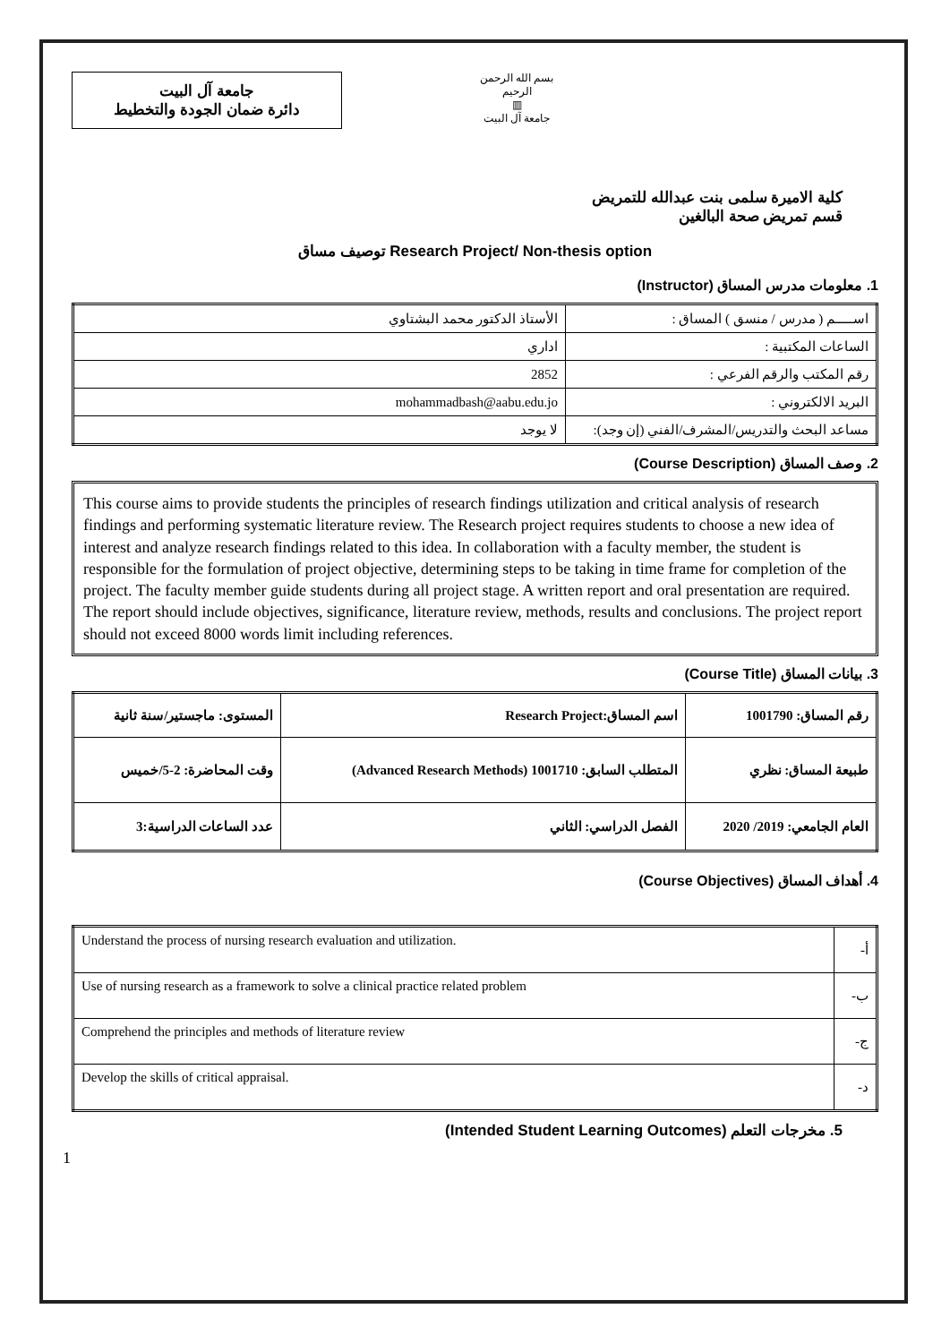جامعة آل البيت
دائرة ضمان الجودة والتخطيط
بسم الله الرحمن الرحيم
▥
جامعة آل البيت
كلية الاميرة سلمى بنت عبدالله للتمريض
قسم تمريض صحة البالغين
توصيف مساق Research Project/ Non-thesis option
1. معلومات مدرس المساق (Instructor)
| اســـــم ( مدرس / منسق ) المساق : | الأستاذ الدكتور محمد البشتاوي |
| الساعات المكتبية : | اداري |
| رقم المكتب والرقم الفرعي : | 2852 |
| البريد الالكتروني : | mohammadbash@aabu.edu.jo |
| مساعد البحث والتدريس/المشرف/الفني (إن وجد): | لا يوجد |
2. وصف المساق (Course Description)
This course aims to provide students the principles of research findings utilization and critical analysis of research findings and performing systematic literature review. The Research project requires students to choose a new idea of interest and analyze research findings related to this idea. In collaboration with a faculty member, the student is responsible for the formulation of project objective, determining steps to be taking in time frame for completion of the project. The faculty member guide students during all project stage. A written report and oral presentation are required. The report should include objectives, significance, literature review, methods, results and conclusions. The project report should not exceed 8000 words limit including references.
3. بيانات المساق (Course Title)
| رقم المساق: 1001790 | اسم المساق:Research Project | المستوى: ماجستير/سنة ثانية |
| طبيعة المساق: نظري | المتطلب السابق: 1001710 (Advanced Research Methods) | وقت المحاضرة: 2-5/خميس |
| العام الجامعي: 2019/ 2020 | الفصل الدراسي: الثاني | عدد الساعات الدراسية:3 |
4. أهداف المساق (Course Objectives)
| Understand the process of nursing research evaluation and utilization. | أ- |
| Use of nursing research as a framework to solve a clinical practice related problem | ب- |
| Comprehend the principles and methods of literature review | ج- |
| Develop the skills of critical appraisal. | د- |
5. مخرجات التعلم (Intended Student Learning Outcomes)
1